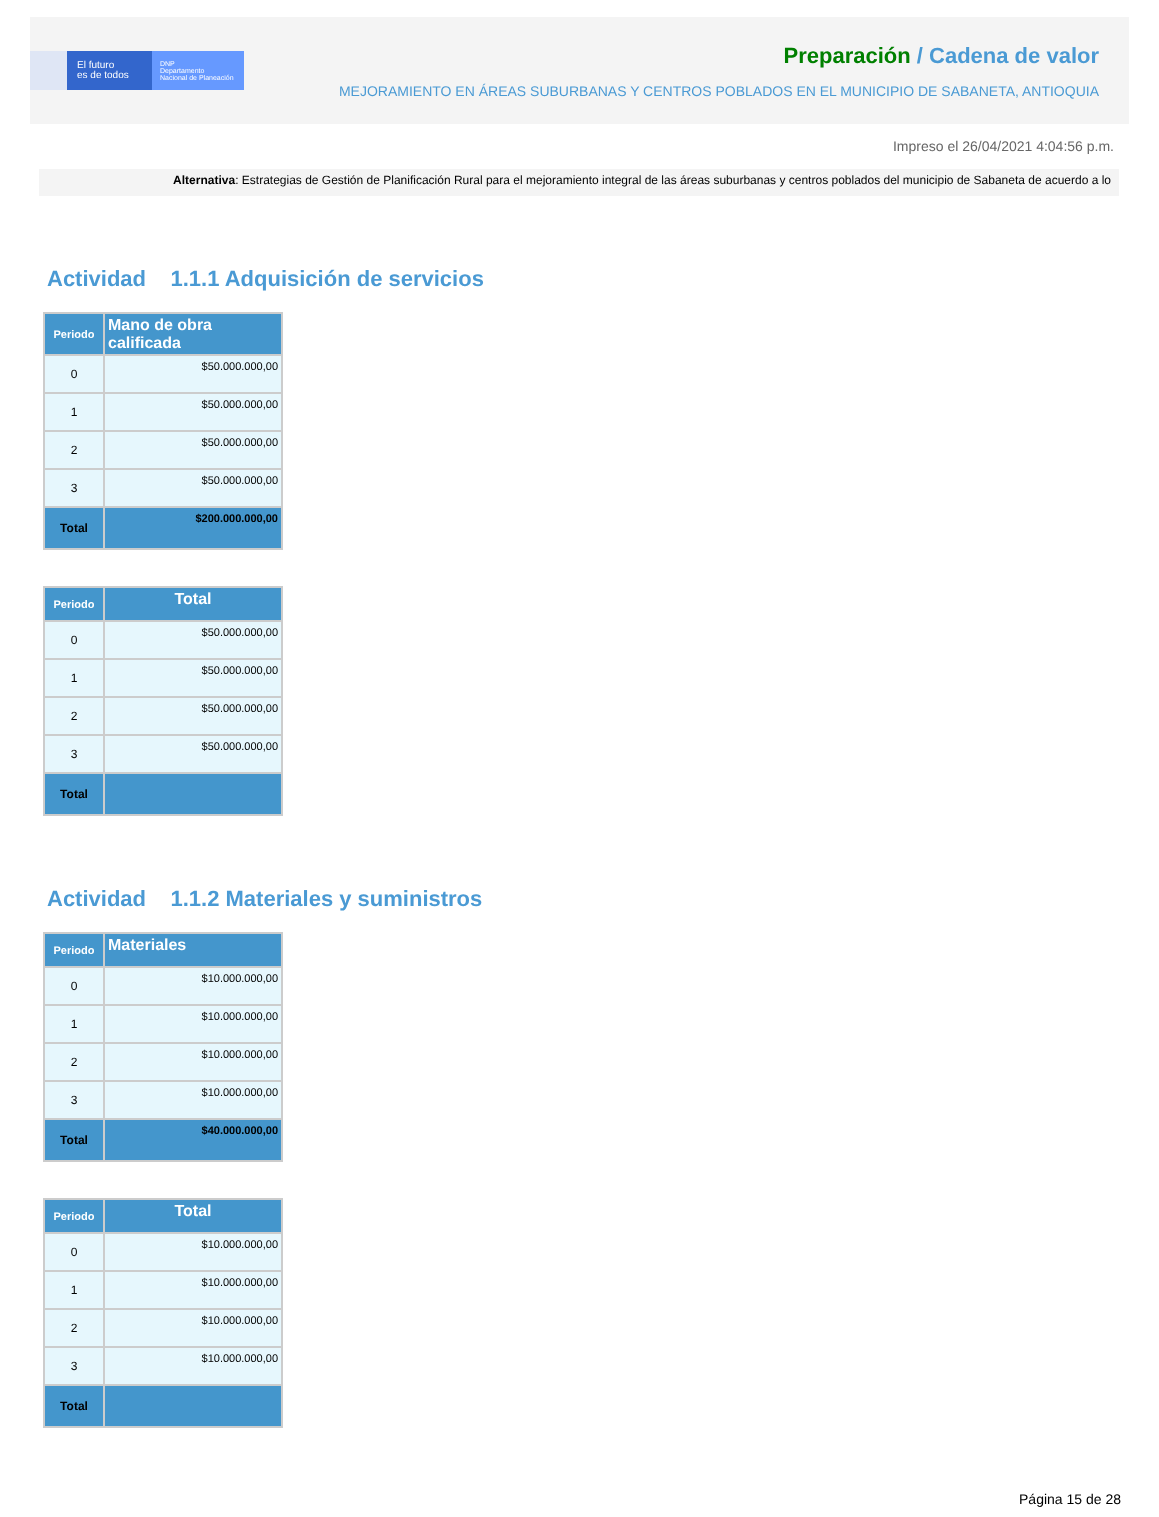El futuro
es de todos
DNP
Departamento
Nacional de Planeación
Preparación / Cadena de valor
MEJORAMIENTO EN ÁREAS SUBURBANAS Y CENTROS POBLADOS EN EL MUNICIPIO DE SABANETA, ANTIOQUIA
Impreso el 26/04/2021 4:04:56 p.m.
Alternativa: Estrategias de Gestión de Planificación Rural para el mejoramiento integral de las áreas suburbanas y centros poblados del municipio de Sabaneta de acuerdo a lo
Actividad 1.1.1 Adquisición de servicios
| Periodo | Mano de obra calificada |
| --- | --- |
| 0 | $50.000.000,00 |
| 1 | $50.000.000,00 |
| 2 | $50.000.000,00 |
| 3 | $50.000.000,00 |
| Total | $200.000.000,00 |
| Periodo | Total |
| --- | --- |
| 0 | $50.000.000,00 |
| 1 | $50.000.000,00 |
| 2 | $50.000.000,00 |
| 3 | $50.000.000,00 |
| Total | |
Actividad 1.1.2 Materiales y suministros
| Periodo | Materiales |
| --- | --- |
| 0 | $10.000.000,00 |
| 1 | $10.000.000,00 |
| 2 | $10.000.000,00 |
| 3 | $10.000.000,00 |
| Total | $40.000.000,00 |
| Periodo | Total |
| --- | --- |
| 0 | $10.000.000,00 |
| 1 | $10.000.000,00 |
| 2 | $10.000.000,00 |
| 3 | $10.000.000,00 |
| Total | |
Página 15 de 28